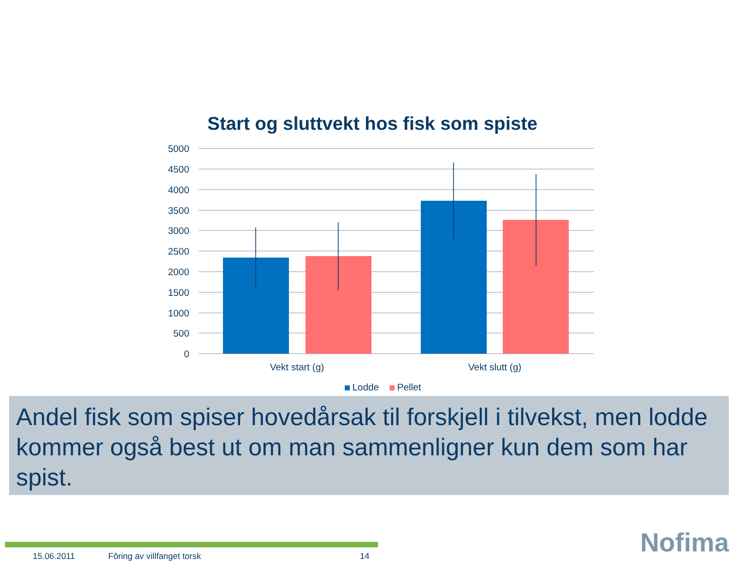Start og sluttvekt hos fisk som spiste
5000
4500
4000
3500
3000
2500
2000
1500
1000
500
0
Vekt start (g)
Vekt slutt (g)
Lodde
Pellet
Andel fisk som spiser hovedårsak til forskjell i tilvekst, men lodde kommer også best ut om man sammenligner kun dem som har spist.
15.06.2011 Fôring av villfanget torsk 14 Nofima